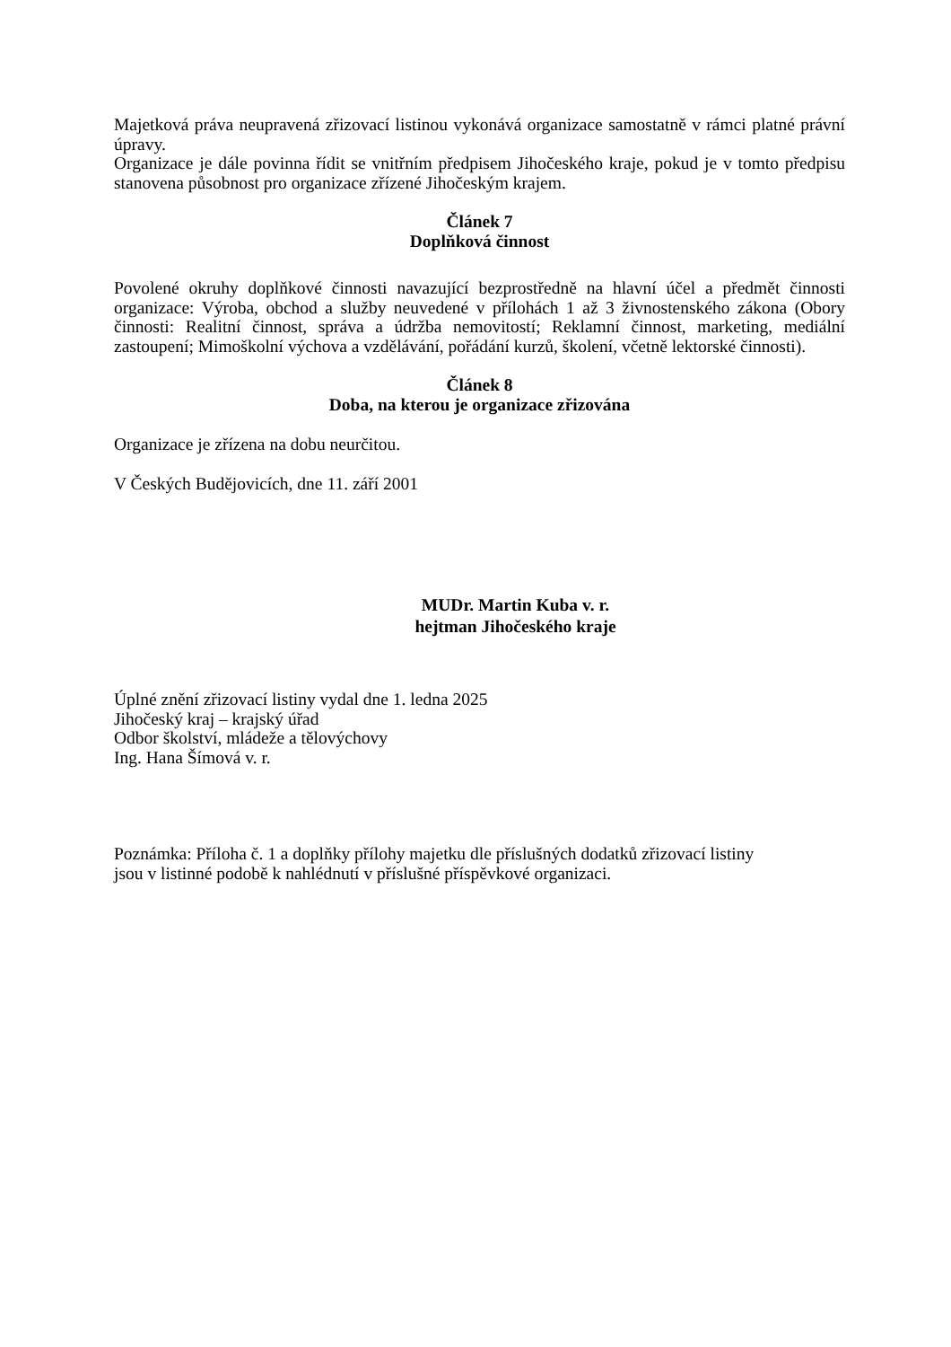Majetková práva neupravená zřizovací listinou vykonává organizace samostatně v rámci platné právní úpravy.
Organizace je dále povinna řídit se vnitřním předpisem Jihočeského kraje, pokud je v tomto předpisu stanovena působnost pro organizace zřízené Jihočeským krajem.
Článek 7
Doplňková činnost
Povolené okruhy doplňkové činnosti navazující bezprostředně na hlavní účel a předmět činnosti organizace: Výroba, obchod a služby neuvedené v přílohách 1 až 3 živnostenského zákona (Obory činnosti: Realitní činnost, správa a údržba nemovitostí; Reklamní činnost, marketing, mediální zastoupení; Mimoškolní výchova a vzdělávání, pořádání kurzů, školení, včetně lektorské činnosti).
Článek 8
Doba, na kterou je organizace zřizována
Organizace je zřízena na dobu neurčitou.
V Českých Budějovicích, dne 11. září 2001
MUDr. Martin Kuba v. r.
hejtman Jihočeského kraje
Úplné znění zřizovací listiny vydal dne 1. ledna 2025
Jihočeský kraj – krajský úřad
Odbor školství, mládeže a tělovýchovy
Ing. Hana Šímová v. r.
Poznámka: Příloha č. 1 a doplňky přílohy majetku dle příslušných dodatků zřizovací listiny
jsou v listinné podobě k nahlédnutí v příslušné příspěvkové organizaci.